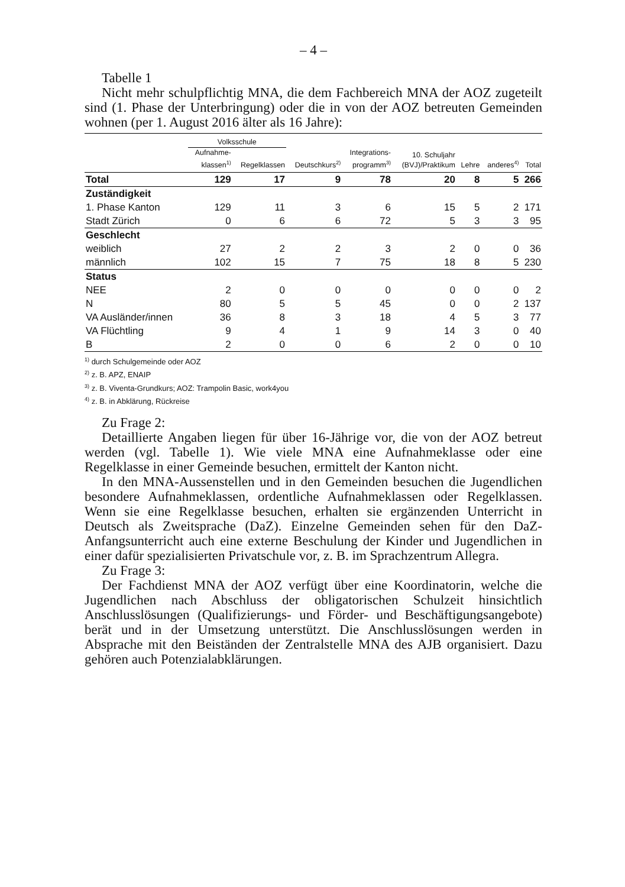– 4 –
Tabelle 1
Nicht mehr schulpflichtig MNA, die dem Fachbereich MNA der AOZ zugeteilt sind (1. Phase der Unterbringung) oder die in von der AOZ betreuten Gemeinden wohnen (per 1. August 2016 älter als 16 Jahre):
| | Volksschule | | | | | | | |
| --- | --- | --- | --- | --- | --- | --- | --- | --- |
| | Aufnahme- klassen<sup>1)</sup> | Regelklassen | Deutschkurs<sup>2)</sup> | Integrations- programm<sup>3)</sup> | 10. Schuljahr (BVJ)/Praktikum | Lehre | anderes<sup>4)</sup> | Total |
| Total | 129 | 17 | 9 | 78 | 20 | 8 | 5 | 266 |
| Zuständigkeit | | | | | | | | |
| 1. Phase Kanton | 129 | 11 | 3 | 6 | 15 | 5 | 2 | 171 |
| Stadt Zürich | 0 | 6 | 6 | 72 | 5 | 3 | 3 | 95 |
| Geschlecht | | | | | | | | |
| weiblich | 27 | 2 | 2 | 3 | 2 | 0 | 0 | 36 |
| männlich | 102 | 15 | 7 | 75 | 18 | 8 | 5 | 230 |
| Status | | | | | | | | |
| NEE | 2 | 0 | 0 | 0 | 0 | 0 | 0 | 2 |
| N | 80 | 5 | 5 | 45 | 0 | 0 | 2 | 137 |
| VA Ausländer/innen | 36 | 8 | 3 | 18 | 4 | 5 | 3 | 77 |
| VA Flüchtling | 9 | 4 | 1 | 9 | 14 | 3 | 0 | 40 |
| B | 2 | 0 | 0 | 6 | 2 | 0 | 0 | 10 |
<sup>1)</sup> durch Schulgemeinde oder AOZ
<sup>2)</sup> z. B. APZ, ENAIP
<sup>3)</sup> z. B. Viventa-Grundkurs; AOZ: Trampolin Basic, work4you
<sup>4)</sup> z. B. in Abklärung, Rückreise
Zu Frage 2:
Detaillierte Angaben liegen für über 16-Jährige vor, die von der AOZ betreut werden (vgl. Tabelle 1). Wie viele MNA eine Aufnahmeklasse oder eine Regelklasse in einer Gemeinde besuchen, ermittelt der Kanton nicht.
In den MNA-Aussenstellen und in den Gemeinden besuchen die Jugendlichen besondere Aufnahmeklassen, ordentliche Aufnahmeklassen oder Regelklassen. Wenn sie eine Regelklasse besuchen, erhalten sie ergänzenden Unterricht in Deutsch als Zweitsprache (DaZ). Einzelne Gemeinden sehen für den DaZ-Anfangsunterricht auch eine externe Beschulung der Kinder und Jugendlichen in einer dafür spezialisierten Privatschule vor, z. B. im Sprachzentrum Allegra.
Zu Frage 3:
Der Fachdienst MNA der AOZ verfügt über eine Koordinatorin, welche die Jugendlichen nach Abschluss der obligatorischen Schulzeit hinsichtlich Anschlusslösungen (Qualifizierungs- und Förder- und Beschäftigungsangebote) berät und in der Umsetzung unterstützt. Die Anschlusslösungen werden in Absprache mit den Beiständen der Zentralstelle MNA des AJB organisiert. Dazu gehören auch Potenzialabklärungen.